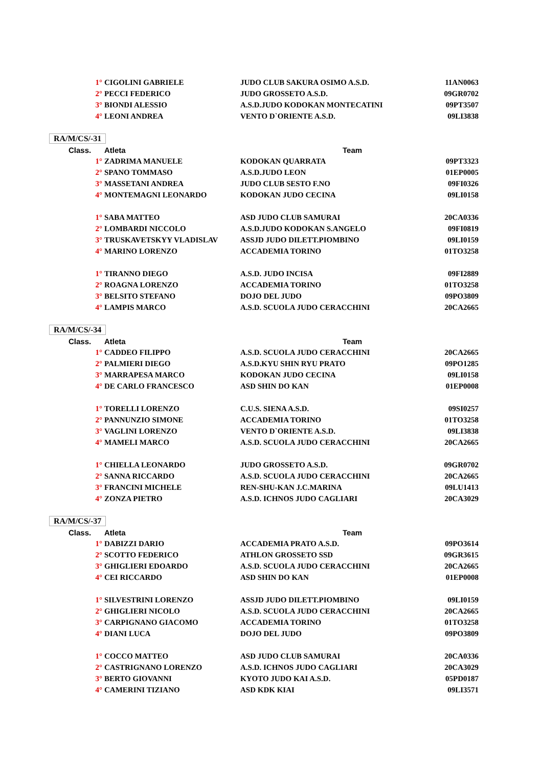| 1° | CIGOLINI GABRIELE | JUDO CLUB SAKURA OSIMO A.S.D. | 11AN0063 |
| 2° | PECCI FEDERICO | JUDO GROSSETO A.S.D. | 09GR0702 |
| 3° | BIONDI ALESSIO | A.S.D.JUDO KODOKAN MONTECATINI | 09PT3507 |
| 4° | LEONI ANDREA | VENTO D`ORIENTE A.S.D. | 09LI3838 |
| RA/M/CS/-31 | | | |
| Class. | Atleta | Team | |
| 1° | ZADRIMA MANUELE | KODOKAN QUARRATA | 09PT3323 |
| 2° | SPANO TOMMASO | A.S.D.JUDO LEON | 01EP0005 |
| 3° | MASSETANI ANDREA | JUDO CLUB SESTO F.NO | 09FI0326 |
| 4° | MONTEMAGNI LEONARDO | KODOKAN JUDO CECINA | 09LI0158 |
| 1° | SABA MATTEO | ASD JUDO CLUB SAMURAI | 20CA0336 |
| 2° | LOMBARDI NICCOLO | A.S.D.JUDO KODOKAN S.ANGELO | 09FI0819 |
| 3° | TRUSKAVETSKYY VLADISLAV | ASSJD JUDO DILETT.PIOMBINO | 09LI0159 |
| 4° | MARINO LORENZO | ACCADEMIA TORINO | 01TO3258 |
| 1° | TIRANNO DIEGO | A.S.D. JUDO INCISA | 09FI2889 |
| 2° | ROAGNA LORENZO | ACCADEMIA TORINO | 01TO3258 |
| 3° | BELSITO STEFANO | DOJO DEL JUDO | 09PO3809 |
| 4° | LAMPIS MARCO | A.S.D. SCUOLA JUDO CERACCHINI | 20CA2665 |
| RA/M/CS/-34 | | | |
| Class. | Atleta | Team | |
| 1° | CADDEO FILIPPO | A.S.D. SCUOLA JUDO CERACCHINI | 20CA2665 |
| 2° | PALMIERI DIEGO | A.S.D.KYU SHIN RYU PRATO | 09PO1285 |
| 3° | MARRAPESA MARCO | KODOKAN JUDO CECINA | 09LI0158 |
| 4° | DE CARLO FRANCESCO | ASD SHIN DO KAN | 01EP0008 |
| 1° | TORELLI LORENZO | C.U.S. SIENA A.S.D. | 09SI0257 |
| 2° | PANNUNZIO SIMONE | ACCADEMIA TORINO | 01TO3258 |
| 3° | VAGLINI LORENZO | VENTO D`ORIENTE A.S.D. | 09LI3838 |
| 4° | MAMELI MARCO | A.S.D. SCUOLA JUDO CERACCHINI | 20CA2665 |
| 1° | CHIELLA LEONARDO | JUDO GROSSETO A.S.D. | 09GR0702 |
| 2° | SANNA RICCARDO | A.S.D. SCUOLA JUDO CERACCHINI | 20CA2665 |
| 3° | FRANCINI MICHELE | REN-SHU-KAN J.C.MARINA | 09LU1413 |
| 4° | ZONZA PIETRO | A.S.D. ICHNOS JUDO CAGLIARI | 20CA3029 |
| RA/M/CS/-37 | | | |
| Class. | Atleta | Team | |
| 1° | DABIZZI DARIO | ACCADEMIA PRATO A.S.D. | 09PO3614 |
| 2° | SCOTTO FEDERICO | ATHLON GROSSETO SSD | 09GR3615 |
| 3° | GHIGLIERI EDOARDO | A.S.D. SCUOLA JUDO CERACCHINI | 20CA2665 |
| 4° | CEI RICCARDO | ASD SHIN DO KAN | 01EP0008 |
| 1° | SILVESTRINI LORENZO | ASSJD JUDO DILETT.PIOMBINO | 09LI0159 |
| 2° | GHIGLIERI NICOLO | A.S.D. SCUOLA JUDO CERACCHINI | 20CA2665 |
| 3° | CARPIGNANO GIACOMO | ACCADEMIA TORINO | 01TO3258 |
| 4° | DIANI LUCA | DOJO DEL JUDO | 09PO3809 |
| 1° | COCCO MATTEO | ASD JUDO CLUB SAMURAI | 20CA0336 |
| 2° | CASTRIGNANO LORENZO | A.S.D. ICHNOS JUDO CAGLIARI | 20CA3029 |
| 3° | BERTO GIOVANNI | KYOTO JUDO KAI A.S.D. | 05PD0187 |
| 4° | CAMERINI TIZIANO | ASD KDK KIAI | 09LI3571 |